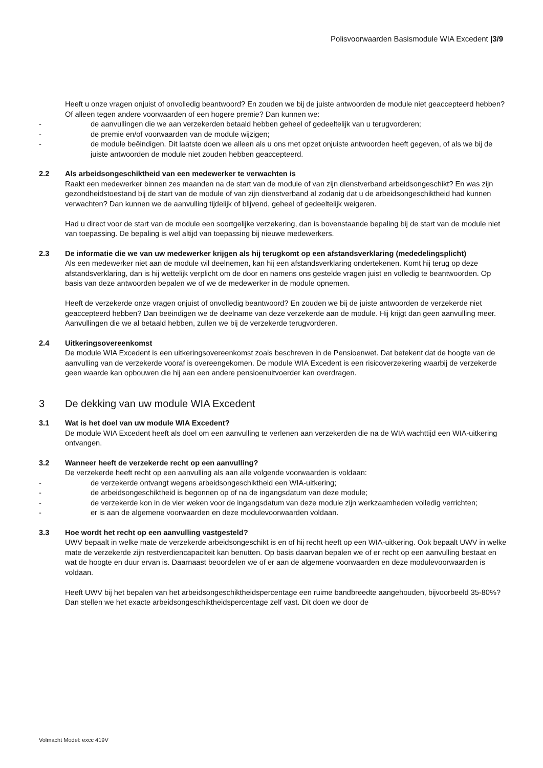Polisvoorwaarden Basismodule WIA Excedent |3/9
Heeft u onze vragen onjuist of onvolledig beantwoord? En zouden we bij de juiste antwoorden de module niet geaccepteerd hebben? Of alleen tegen andere voorwaarden of een hogere premie? Dan kunnen we:
- de aanvullingen die we aan verzekerden betaald hebben geheel of gedeeltelijk van u terugvorderen;
- de premie en/of voorwaarden van de module wijzigen;
- de module beëindigen. Dit laatste doen we alleen als u ons met opzet onjuiste antwoorden heeft gegeven, of als we bij de juiste antwoorden de module niet zouden hebben geaccepteerd.
2.2 Als arbeidsongeschiktheid van een medewerker te verwachten is
Raakt een medewerker binnen zes maanden na de start van de module of van zijn dienstverband arbeidsongeschikt? En was zijn gezondheidstoestand bij de start van de module of van zijn dienstverband al zodanig dat u de arbeidsongeschiktheid had kunnen verwachten? Dan kunnen we de aanvulling tijdelijk of blijvend, geheel of gedeeltelijk weigeren.
Had u direct voor de start van de module een soortgelijke verzekering, dan is bovenstaande bepaling bij de start van de module niet van toepassing. De bepaling is wel altijd van toepassing bij nieuwe medewerkers.
2.3 De informatie die we van uw medewerker krijgen als hij terugkomt op een afstandsverklaring (mededelingsplicht)
Als een medewerker niet aan de module wil deelnemen, kan hij een afstandsverklaring ondertekenen. Komt hij terug op deze afstandsverklaring, dan is hij wettelijk verplicht om de door en namens ons gestelde vragen juist en volledig te beantwoorden. Op basis van deze antwoorden bepalen we of we de medewerker in de module opnemen.
Heeft de verzekerde onze vragen onjuist of onvolledig beantwoord? En zouden we bij de juiste antwoorden de verzekerde niet geaccepteerd hebben? Dan beëindigen we de deelname van deze verzekerde aan de module. Hij krijgt dan geen aanvulling meer. Aanvullingen die we al betaald hebben, zullen we bij de verzekerde terugvorderen.
2.4 Uitkeringsovereenkomst
De module WIA Excedent is een uitkeringsovereenkomst zoals beschreven in de Pensioenwet. Dat betekent dat de hoogte van de aanvulling van de verzekerde vooraf is overeengekomen. De module WIA Excedent is een risicoverzekering waarbij de verzekerde geen waarde kan opbouwen die hij aan een andere pensioenuitvoerder kan overdragen.
3 De dekking van uw module WIA Excedent
3.1 Wat is het doel van uw module WIA Excedent?
De module WIA Excedent heeft als doel om een aanvulling te verlenen aan verzekerden die na de WIA wachttijd een WIA-uitkering ontvangen.
3.2 Wanneer heeft de verzekerde recht op een aanvulling?
De verzekerde heeft recht op een aanvulling als aan alle volgende voorwaarden is voldaan:
- de verzekerde ontvangt wegens arbeidsongeschiktheid een WIA-uitkering;
- de arbeidsongeschiktheid is begonnen op of na de ingangsdatum van deze module;
- de verzekerde kon in de vier weken voor de ingangsdatum van deze module zijn werkzaamheden volledig verrichten;
- er is aan de algemene voorwaarden en deze modulevoorwaarden voldaan.
3.3 Hoe wordt het recht op een aanvulling vastgesteld?
UWV bepaalt in welke mate de verzekerde arbeidsongeschikt is en of hij recht heeft op een WIA-uitkering. Ook bepaalt UWV in welke mate de verzekerde zijn restverdiencapaciteit kan benutten. Op basis daarvan bepalen we of er recht op een aanvulling bestaat en wat de hoogte en duur ervan is. Daarnaast beoordelen we of er aan de algemene voorwaarden en deze modulevoorwaarden is voldaan.
Heeft UWV bij het bepalen van het arbeidsongeschiktheidspercentage een ruime bandbreedte aangehouden, bijvoorbeeld 35-80%? Dan stellen we het exacte arbeidsongeschiktheidspercentage zelf vast. Dit doen we door de
Volmacht Model: excc 419V